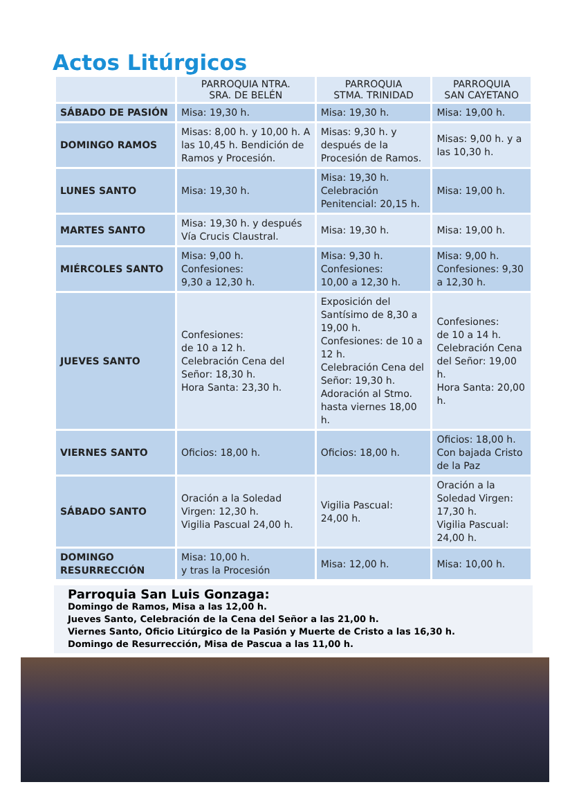Actos Litúrgicos
| | PARROQUIA NTRA. SRA. DE BELÉN | PARROQUIA STMA. TRINIDAD | PARROQUIA SAN CAYETANO |
| --- | --- | --- | --- |
| SÁBADO DE PASIÓN | Misa: 19,30 h. | Misa: 19,30 h. | Misa: 19,00 h. |
| DOMINGO RAMOS | Misas: 8,00 h. y 10,00 h. A las 10,45 h. Bendición de Ramos y Procesión. | Misas: 9,30 h. y después de la Procesión de Ramos. | Misas: 9,00 h. y a las 10,30 h. |
| LUNES SANTO | Misa: 19,30 h. | Misa: 19,30 h. Celebración Penitencial: 20,15 h. | Misa: 19,00 h. |
| MARTES SANTO | Misa: 19,30 h. y después Vía Crucis Claustral. | Misa: 19,30 h. | Misa: 19,00 h. |
| MIÉRCOLES SANTO | Misa: 9,00 h. Confesiones: 9,30 a 12,30 h. | Misa: 9,30 h. Confesiones: 10,00 a 12,30 h. | Misa: 9,00 h. Confesiones: 9,30 a 12,30 h. |
| JUEVES SANTO | Confesiones: de 10 a 12 h. Celebración Cena del Señor: 18,30 h. Hora Santa: 23,30 h. | Exposición del Santísimo de 8,30 a 19,00 h. Confesiones: de 10 a 12 h. Celebración Cena del Señor: 19,30 h. Adoración al Stmo. hasta viernes 18,00 h. | Confesiones: de 10 a 14 h. Celebración Cena del Señor: 19,00 h. Hora Santa: 20,00 h. |
| VIERNES SANTO | Oficios: 18,00 h. | Oficios: 18,00 h. | Oficios: 18,00 h. Con bajada Cristo de la Paz |
| SÁBADO SANTO | Oración a la Soledad Virgen: 12,30 h. Vigilia Pascual 24,00 h. | Vigilia Pascual: 24,00 h. | Oración a la Soledad Virgen: 17,30 h. Vigilia Pascual: 24,00 h. |
| DOMINGO RESURRECCIÓN | Misa: 10,00 h. y tras la Procesión | Misa: 12,00 h. | Misa: 10,00 h. |
Parroquia San Luis Gonzaga:
Domingo de Ramos, Misa a las 12,00 h.
Jueves Santo, Celebración de la Cena del Señor a las 21,00 h.
Viernes Santo, Oficio Litúrgico de la Pasión y Muerte de Cristo a las 16,30 h.
Domingo de Resurrección, Misa de Pascua a las 11,00 h.